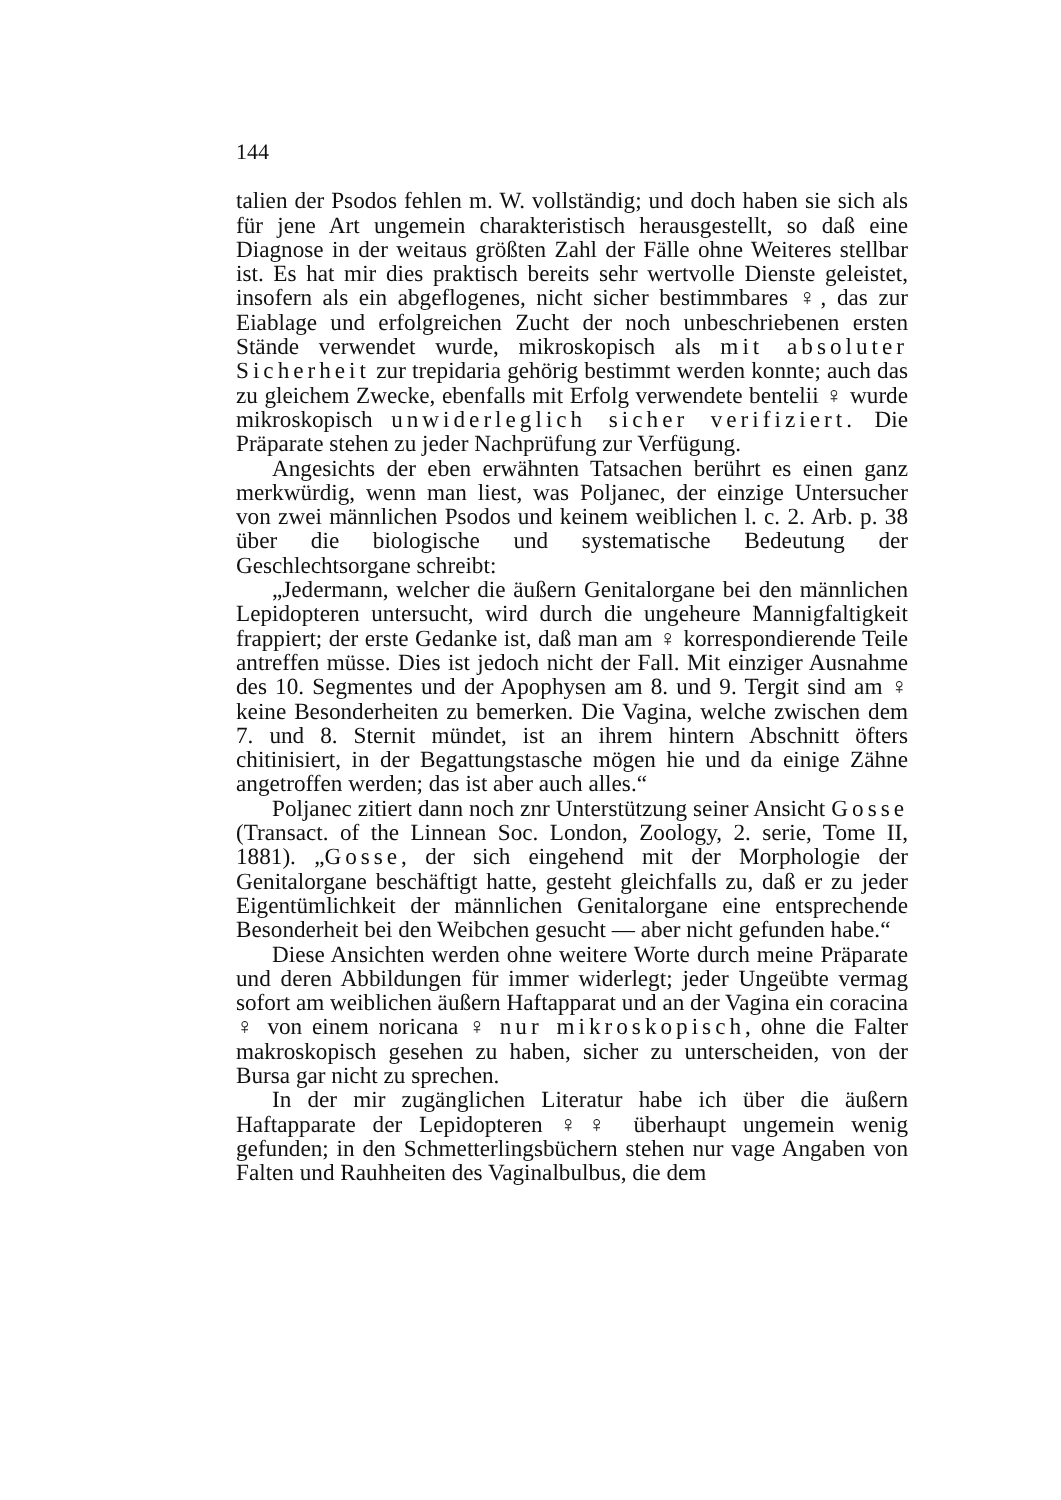144
talien der Psodos fehlen m. W. vollständig; und doch haben sie sich als für jene Art ungemein charakteristisch herausgestellt, so daß eine Diagnose in der weitaus größten Zahl der Fälle ohne Weiteres stellbar ist. Es hat mir dies praktisch bereits sehr wertvolle Dienste geleistet, insofern als ein abgeflogenes, nicht sicher bestimmbares ♀, das zur Eiablage und erfolgreichen Zucht der noch unbeschriebenen ersten Stände verwendet wurde, mikroskopisch als mit absoluter Sicherheit zur trepidaria gehörig bestimmt werden konnte; auch das zu gleichem Zwecke, ebenfalls mit Erfolg verwendete bentelii ♀ wurde mikroskopisch unwiderleglich sicher verifiziert. Die Präparate stehen zu jeder Nachprüfung zur Verfügung.
Angesichts der eben erwähnten Tatsachen berührt es einen ganz merkwürdig, wenn man liest, was Poljanec, der einzige Untersucher von zwei männlichen Psodos und keinem weiblichen l. c. 2. Arb. p. 38 über die biologische und systematische Bedeutung der Geschlechtsorgane schreibt:
„Jedermann, welcher die äußern Genitalorgane bei den männlichen Lepidopteren untersucht, wird durch die ungeheure Mannigfaltigkeit frappiert; der erste Gedanke ist, daß man am ♀ korrespondierende Teile antreffen müsse. Dies ist jedoch nicht der Fall. Mit einziger Ausnahme des 10. Segmentes und der Apophysen am 8. und 9. Tergit sind am ♀ keine Besonderheiten zu bemerken. Die Vagina, welche zwischen dem 7. und 8. Sternit mündet, ist an ihrem hintern Abschnitt öfters chitinisiert, in der Begattungstasche mögen hie und da einige Zähne angetroffen werden; das ist aber auch alles.“
Poljanec zitiert dann noch znr Unterstützung seiner Ansicht Gosse (Transact. of the Linnean Soc. London, Zoology, 2. serie, Tome II, 1881). „Gosse, der sich eingehend mit der Morphologie der Genitalorgane beschäftigt hatte, gesteht gleichfalls zu, daß er zu jeder Eigentümlichkeit der männlichen Genitalorgane eine entsprechende Besonderheit bei den Weibchen gesucht — aber nicht gefunden habe.“
Diese Ansichten werden ohne weitere Worte durch meine Präparate und deren Abbildungen für immer widerlegt; jeder Ungeübte vermag sofort am weiblichen äußern Haftapparat und an der Vagina ein coracina ♀ von einem noricana ♀ nur mikroskopisch, ohne die Falter makroskopisch gesehen zu haben, sicher zu unterscheiden, von der Bursa gar nicht zu sprechen.
In der mir zugänglichen Literatur habe ich über die äußern Haftapparate der Lepidopteren ♀♀ überhaupt ungemein wenig gefunden; in den Schmetterlingsbüchern stehen nur vage Angaben von Falten und Rauhheiten des Vaginalbulbus, die dem